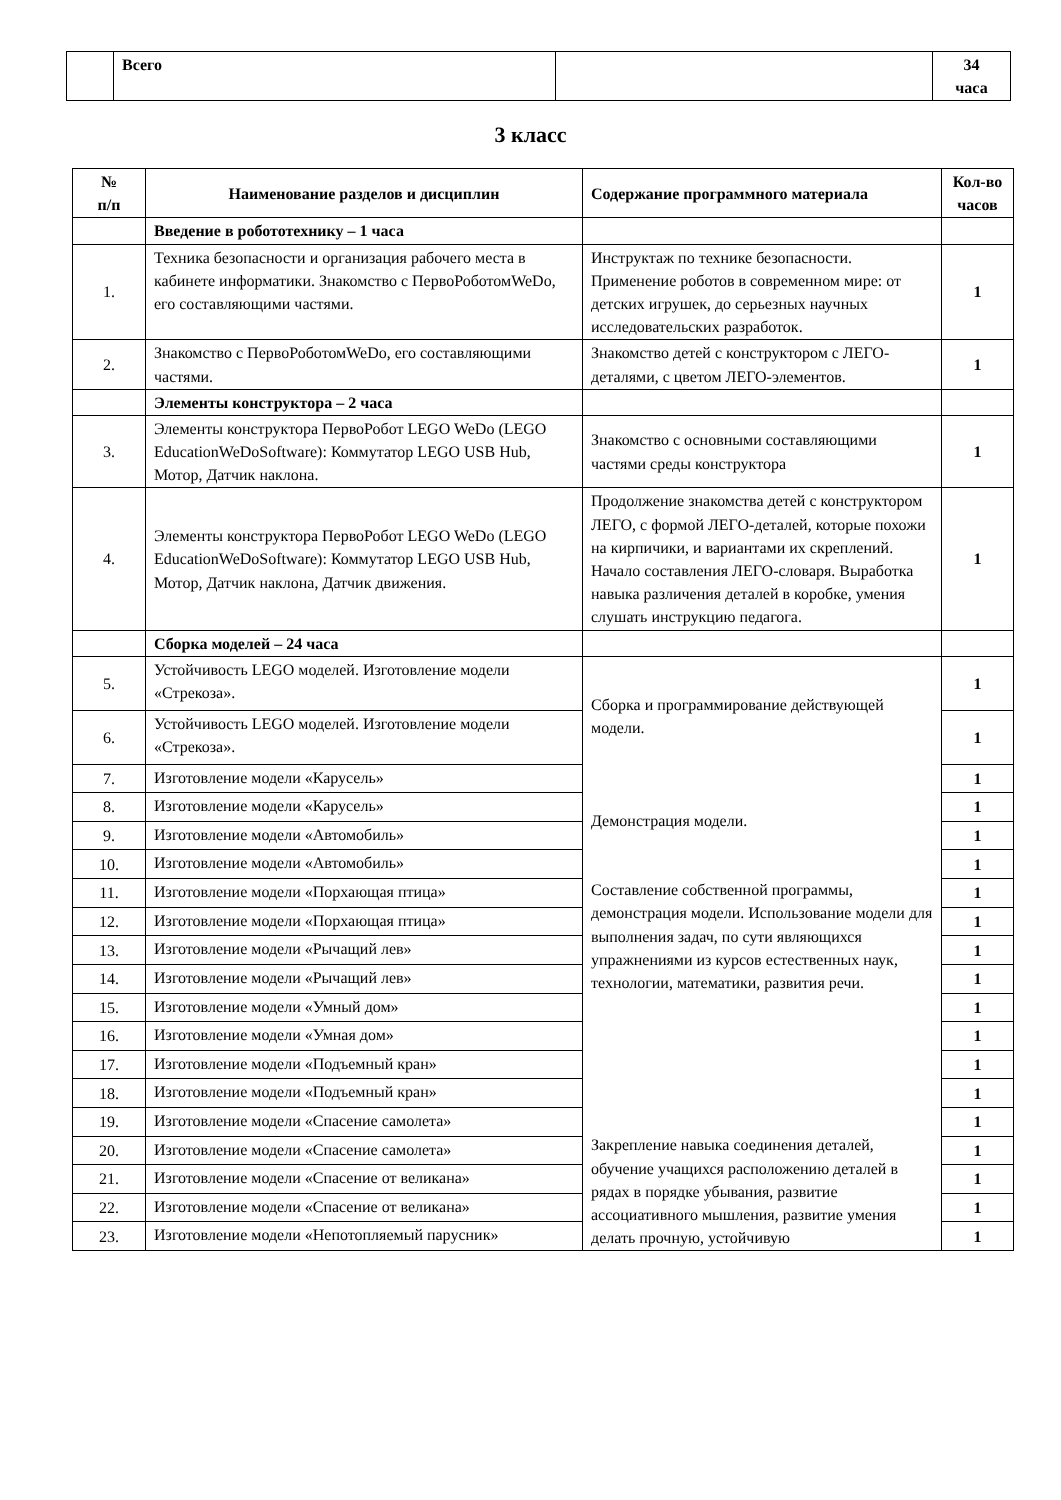| | Всего | | 34 часа |
3 класс
| № п/п | Наименование разделов и дисциплин | Содержание программного материала | Кол-во часов |
| --- | --- | --- | --- |
| | Введение в робототехнику – 1 часа | | |
| 1. | Техника безопасности и организация рабочего места в кабинете информатики. Знакомство с ПервоРоботомWeDo, его составляющими частями. | Инструктаж по технике безопасности. Применение роботов в современном мире: от детских игрушек, до серьезных научных исследовательских разработок. | 1 |
| 2. | Знакомство с ПервоРоботомWeDo, его составляющими частями. | Знакомство детей с конструктором с ЛЕГО-деталями, с цветом ЛЕГО-элементов. | 1 |
| | Элементы конструктора – 2 часа | | |
| 3. | Элементы конструктора ПервоРобот LEGO WeDo (LEGO EducationWeDoSoftware): Коммутатор LEGO USB Hub, Мотор, Датчик наклона. | Знакомство с основными составляющими частями среды конструктора | 1 |
| 4. | Элементы конструктора ПервоРобот LEGO WeDo (LEGO EducationWeDoSoftware): Коммутатор LEGO USB Hub, Мотор, Датчик наклона, Датчик движения. | Продолжение знакомства детей с конструктором ЛЕГО, с формой ЛЕГО-деталей, которые похожи на кирпичики, и вариантами их скреплений. Начало составления ЛЕГО-словаря. Выработка навыка различения деталей в коробке, умения слушать инструкцию педагога. | 1 |
| | Сборка моделей – 24 часа | | |
| 5. | Устойчивость LEGO моделей. Изготовление модели «Стрекоза». | Сборка и программирование действующей модели. Демонстрация модели. Составление собственной программы, демонстрация модели. Использование модели для выполнения задач, по сути являющихся упражнениями из курсов естественных наук, технологии, математики, развития речи. Закрепление навыка соединения деталей, обучение учащихся расположению деталей в рядах в порядке убывания, развитие ассоциативного мышления, развитие умения делать прочную, устойчивую | 1 |
| 6. | Устойчивость LEGO моделей. Изготовление модели «Стрекоза». | | 1 |
| 7. | Изготовление модели «Карусель» | | 1 |
| 8. | Изготовление модели «Карусель» | | 1 |
| 9. | Изготовление модели «Автомобиль» | | 1 |
| 10. | Изготовление модели «Автомобиль» | | 1 |
| 11. | Изготовление модели «Порхающая птица» | | 1 |
| 12. | Изготовление модели «Порхающая птица» | | 1 |
| 13. | Изготовление модели «Рычащий лев» | | 1 |
| 14. | Изготовление модели «Рычащий лев» | | 1 |
| 15. | Изготовление модели «Умный дом» | | 1 |
| 16. | Изготовление модели «Умная дом» | | 1 |
| 17. | Изготовление модели «Подъемный кран» | | 1 |
| 18. | Изготовление модели «Подъемный кран» | | 1 |
| 19. | Изготовление модели «Спасение самолета» | | 1 |
| 20. | Изготовление модели «Спасение самолета» | | 1 |
| 21. | Изготовление модели «Спасение от великана» | | 1 |
| 22. | Изготовление модели «Спасение от великана» | | 1 |
| 23. | Изготовление модели «Непотопляемый парусник» | | 1 |